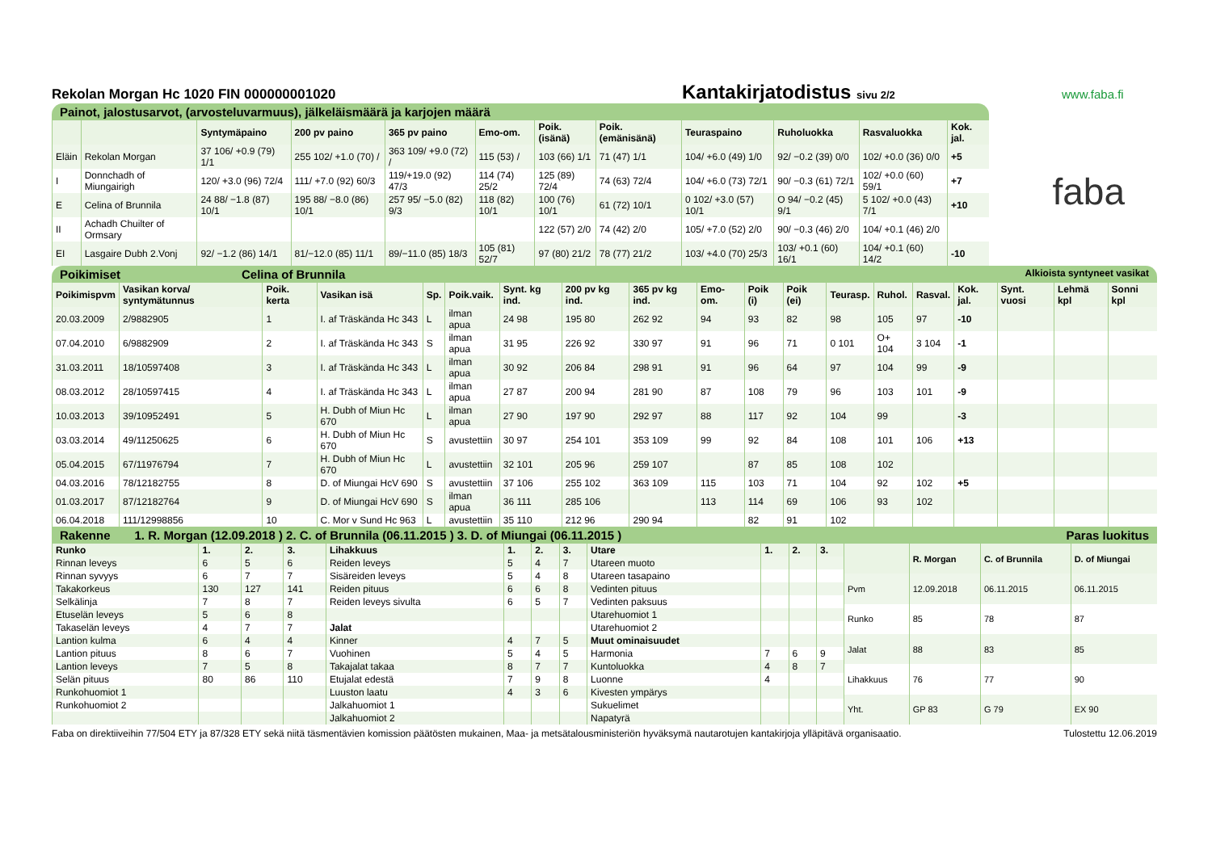Rekolan Morgan Hc 1020 FIN 000000001020
Kantakirjatodistus sivu 2/2
www.faba.fi
Painot, jalostusarvot, (arvosteluvarmuus), jälkeläismäärä ja karjojen määrä
| | | Syntymäpaino | 200 pv paino | 365 pv paino | Emo-om. | Poik. (isänä) | Poik. (emänisänä) | Teuraspaino | Ruholuokka | Rasvaluokka | Kok. jal. |
| --- | --- | --- | --- | --- | --- | --- | --- | --- | --- | --- | --- |
| Eläin | Rekolan Morgan | 37 106/ +0.9 (79) 1/1 | 255 102/ +1.0 (70) / | 363 109/ +9.0 (72) / | 115 (53) / | 103 (66) 1/1 | 71 (47) 1/1 | 104/ +6.0 (49) 1/0 | 92/ −0.2 (39) 0/0 | 102/ +0.0 (36) 0/0 | +5 |
| I | Donnchadh of Miungairigh | 120/ +3.0 (96) 72/4 | 111/ +7.0 (92) 60/3 | 119/+19.0 (92) 47/3 | 114 (74) 25/2 | 125 (89) 72/4 | 74 (63) 72/4 | 104/ +6.0 (73) 72/1 | 90/ −0.3 (61) 72/1 | 102/ +0.0 (60) 59/1 | +7 |
| E | Celina of Brunnila | 24 88/ −1.8 (87) 10/1 | 195 88/ −8.0 (86) 10/1 | 257 95/ −5.0 (82) 9/3 | 118 (82) 10/1 | 100 (76) 10/1 | 61 (72) 10/1 | 0 102/ +3.0 (57) 10/1 | O 94/ −0.2 (45) 9/1 | 5 102/ +0.0 (43) 7/1 | +10 |
| II | Achadh Chuilter of Ormsary | | | | | 122 (57) 2/0 | 74 (42) 2/0 | 105/ +7.0 (52) 2/0 | 90/ −0.3 (46) 2/0 | 104/ +0.1 (46) 2/0 | |
| EI | Lasgaire Dubh 2.Vonj | 92/ −1.2 (86) 14/1 | 81/−12.0 (85) 11/1 | 89/−11.0 (85) 18/3 | 105 (81) 52/7 | 97 (80) 21/2 | 78 (77) 21/2 | 103/ +4.0 (70) 25/3 | 103/ +0.1 (60) 16/1 | 104/ +0.1 (60) 14/2 | -10 |
faba
Poikimiset Celina of Brunnila Alkioista syntyneet vasikat
| Poikimispvm | Vasikan korva/ syntymätunnus | Poik. kerta | Vasikan isä | Sp. | Poik.vaik. | Synt. kg ind. | 200 pv kg ind. | 365 pv kg ind. | Emo-om. | Poik (i) | Poik (ei) | Teurasp. | Ruhol. | Rasval. | Kok. jal. | Synt. vuosi | Lehmä kpl | Sonni kpl |
| --- | --- | --- | --- | --- | --- | --- | --- | --- | --- | --- | --- | --- | --- | --- | --- | --- | --- | --- |
| 20.03.2009 | 2/9882905 | 1 | I. af Träskända Hc 343 | L | ilman apua | 24 98 | 195 80 | 262 92 | 94 | 93 | 82 | 98 | 105 | 97 | -10 | | | |
| 07.04.2010 | 6/9882909 | 2 | I. af Träskända Hc 343 | S | ilman apua | 31 95 | 226 92 | 330 97 | 91 | 96 | 71 | 0 101 | O+ 104 | 3 104 | -1 | | | |
| 31.03.2011 | 18/10597408 | 3 | I. af Träskända Hc 343 | L | ilman apua | 30 92 | 206 84 | 298 91 | 91 | 96 | 64 | 97 | 104 | 99 | -9 | | | |
| 08.03.2012 | 28/10597415 | 4 | I. af Träskända Hc 343 | L | ilman apua | 27 87 | 200 94 | 281 90 | 87 | 108 | 79 | 96 | 103 | 101 | -9 | | | |
| 10.03.2013 | 39/10952491 | 5 | H. Dubh of Miun Hc 670 | L | ilman apua | 27 90 | 197 90 | 292 97 | 88 | 117 | 92 | 104 | 99 | | -3 | | | |
| 03.03.2014 | 49/11250625 | 6 | H. Dubh of Miun Hc 670 | S | avustettiin | 30 97 | 254 101 | 353 109 | 99 | 92 | 84 | 108 | 101 | 106 | +13 | | | |
| 05.04.2015 | 67/11976794 | 7 | H. Dubh of Miun Hc 670 | L | avustettiin | 32 101 | 205 96 | 259 107 | | 87 | 85 | 108 | 102 | | | | | |
| 04.03.2016 | 78/12182755 | 8 | D. of Miungai HcV 690 | S | avustettiin | 37 106 | 255 102 | 363 109 | 115 | 103 | 71 | 104 | 92 | 102 | +5 | | | |
| 01.03.2017 | 87/12182764 | 9 | D. of Miungai HcV 690 | S | ilman apua | 36 111 | 285 106 | | 113 | 114 | 69 | 106 | 93 | 102 | | | | |
| 06.04.2018 | 111/12998856 | 10 | C. Mor v Sund Hc 963 | L | avustettiin | 35 110 | 212 96 | 290 94 | | 82 | 91 | 102 | | | | | | |
Rakenne 1. R. Morgan (12.09.2018 ) 2. C. of Brunnila (06.11.2015 ) 3. D. of Miungai (06.11.2015 ) Paras luokitus
| Runko | 1. | 2. | 3. | Lihakkuus | 1. | 2. | 3. | Utare | 1. | 2. | 3. |
| --- | --- | --- | --- | --- | --- | --- | --- | --- | --- | --- | --- |
| Rinnan leveys | 6 | 5 | 6 | Reiden leveys | 5 | 4 | 7 | Utareen muoto | | | |
| Rinnan syvyys | 6 | 7 | 7 | Sisäreiden leveys | 5 | 4 | 8 | Utareen tasapaino | | | |
| Takakorkeus | 130 | 127 | 141 | Reiden pituus | 6 | 6 | 8 | Vedinten pituus | | | |
| Selkälinja | 7 | 8 | 7 | Reiden leveys sivulta | 6 | 5 | 7 | Vedinten paksuus | | | |
| Etuselän leveys | 5 | 6 | 8 | | | | | Utarehuomiot 1 | | | |
| Takaselän leveys | 4 | 7 | 7 | Jalat | | | | Utarehuomiot 2 | | | |
| Lantion kulma | 6 | 4 | 4 | Kinner | 4 | 7 | 5 | Muut ominaisuudet | | | |
| Lantion pituus | 8 | 6 | 7 | Vuohinen | 5 | 4 | 5 | Harmonia | 7 | 6 | 9 |
| Lantion leveys | 7 | 5 | 8 | Takajalat takaa | 8 | 7 | 7 | Kuntoluokka | 4 | 8 | 7 |
| Selän pituus | 80 | 86 | 110 | Etujalat edestä | 7 | 9 | 8 | Luonne | 4 | | |
| Runkohuomiot 1 | | | | Luuston laatu | 4 | 3 | 6 | Kivesten ympärys | | | |
| Runkohuomiot 2 | | | | Jalkahuomiot 1 | | | | Sukuelimet | | | |
| | | | | Jalkahuomiot 2 | | | | Napatyrä | | | |
| | R. Morgan | C. of Brunnila | D. of Miungai |
| --- | --- | --- | --- |
| Pvm | 12.09.2018 | 06.11.2015 | 06.11.2015 |
| Runko | 85 | 78 | 87 |
| Jalat | 88 | 83 | 85 |
| Lihakkuus | 76 | 77 | 90 |
| Yht. | GP 83 | G 79 | EX 90 |
Faba on direktiiveihin 77/504 ETY ja 87/328 ETY sekä niitä täsmentävien komission päätösten mukainen, Maa- ja metsätalousministeriön hyväksymä nautarotujen kantakirjoja ylläpitävä organisaatio. Tulostettu 12.06.2019